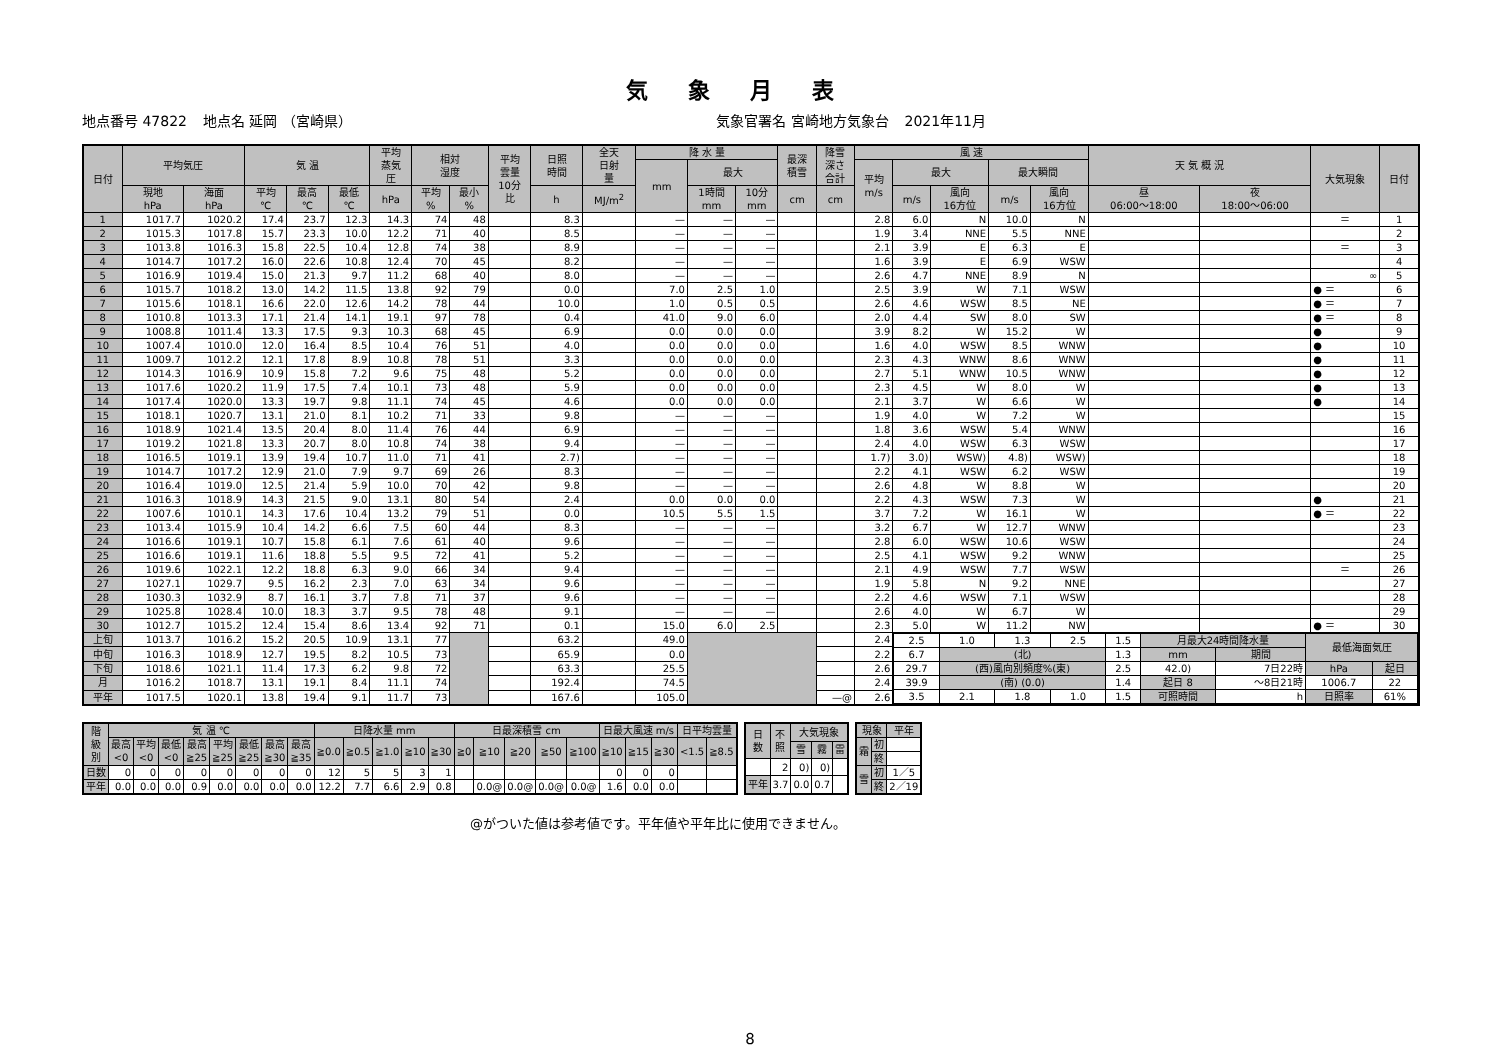気象月表
地点番号 47822 地点名 延岡 （宮崎県）
気象官署名 宮崎地方気象台 2021年11月
| 日付 | 平均気圧 | | 気 温 | | | 平均 蒸気 圧 | 相対 湿度 | | 平均 雲量 10分 比 | 日照 時間 | 全天 日射 量 | 降 水 量 | | | 最深 積雪 | 降雪 深さ 合計 | 風 速 | | | | | 天 気 概 況 | | 大気現象 | 日付 |
| --- | --- | --- | --- | --- | --- | --- | --- | --- | --- | --- | --- | --- | --- | --- | --- | --- | --- | --- | --- | --- | --- | --- | --- | --- | --- |
| | | | | | | | | | | | | mm | 最大 | | | | 平均 m/s | 最大 | | 最大瞬間 | | | | | |
| | 現地 hPa | 海面 hPa | 平均 ℃ | 最高 ℃ | 最低 ℃ | hPa | 平均 % | 最小 % | | h | MJ/m<sup>2</sup> | | 1時間 mm | 10分 mm | cm | cm | | m/s | 風向 16方位 | m/s | 風向 16方位 | 昼 06:00～18:00 | 夜 18:00～06:00 | | |
| 1 | 1017.7 | 1020.2 | 17.4 | 23.7 | 12.3 | 14.3 | 74 | 48 | | 8.3 | | — | — | — | | | 2.8 | 6.0 | N | 10.0 | N | | | ＝ | 1 |
| 2 | 1015.3 | 1017.8 | 15.7 | 23.3 | 10.0 | 12.2 | 71 | 40 | | 8.5 | | — | — | — | | | 1.9 | 3.4 | NNE | 5.5 | NNE | | | | 2 |
| 3 | 1013.8 | 1016.3 | 15.8 | 22.5 | 10.4 | 12.8 | 74 | 38 | | 8.9 | | — | — | — | | | 2.1 | 3.9 | E | 6.3 | E | | | ＝ | 3 |
| 4 | 1014.7 | 1017.2 | 16.0 | 22.6 | 10.8 | 12.4 | 70 | 45 | | 8.2 | | — | — | — | | | 1.6 | 3.9 | E | 6.9 | WSW | | | | 4 |
| 5 | 1016.9 | 1019.4 | 15.0 | 21.3 | 9.7 | 11.2 | 68 | 40 | | 8.0 | | — | — | — | | | 2.6 | 4.7 | NNE | 8.9 | N | | | ∞ | 5 |
| 6 | 1015.7 | 1018.2 | 13.0 | 14.2 | 11.5 | 13.8 | 92 | 79 | | 0.0 | | 7.0 | 2.5 | 1.0 | | | 2.5 | 3.9 | W | 7.1 | WSW | | | ● ＝ | 6 |
| 7 | 1015.6 | 1018.1 | 16.6 | 22.0 | 12.6 | 14.2 | 78 | 44 | | 10.0 | | 1.0 | 0.5 | 0.5 | | | 2.6 | 4.6 | WSW | 8.5 | NE | | | ● ＝ | 7 |
| 8 | 1010.8 | 1013.3 | 17.1 | 21.4 | 14.1 | 19.1 | 97 | 78 | | 0.4 | | 41.0 | 9.0 | 6.0 | | | 2.0 | 4.4 | SW | 8.0 | SW | | | ● ＝ | 8 |
| 9 | 1008.8 | 1011.4 | 13.3 | 17.5 | 9.3 | 10.3 | 68 | 45 | | 6.9 | | 0.0 | 0.0 | 0.0 | | | 3.9 | 8.2 | W | 15.2 | W | | | ● | 9 |
| 10 | 1007.4 | 1010.0 | 12.0 | 16.4 | 8.5 | 10.4 | 76 | 51 | | 4.0 | | 0.0 | 0.0 | 0.0 | | | 1.6 | 4.0 | WSW | 8.5 | WNW | | | ● | 10 |
| 11 | 1009.7 | 1012.2 | 12.1 | 17.8 | 8.9 | 10.8 | 78 | 51 | | 3.3 | | 0.0 | 0.0 | 0.0 | | | 2.3 | 4.3 | WNW | 8.6 | WNW | | | ● | 11 |
| 12 | 1014.3 | 1016.9 | 10.9 | 15.8 | 7.2 | 9.6 | 75 | 48 | | 5.2 | | 0.0 | 0.0 | 0.0 | | | 2.7 | 5.1 | WNW | 10.5 | WNW | | | ● | 12 |
| 13 | 1017.6 | 1020.2 | 11.9 | 17.5 | 7.4 | 10.1 | 73 | 48 | | 5.9 | | 0.0 | 0.0 | 0.0 | | | 2.3 | 4.5 | W | 8.0 | W | | | ● | 13 |
| 14 | 1017.4 | 1020.0 | 13.3 | 19.7 | 9.8 | 11.1 | 74 | 45 | | 4.6 | | 0.0 | 0.0 | 0.0 | | | 2.1 | 3.7 | W | 6.6 | W | | | ● | 14 |
| 15 | 1018.1 | 1020.7 | 13.1 | 21.0 | 8.1 | 10.2 | 71 | 33 | | 9.8 | | — | — | — | | | 1.9 | 4.0 | W | 7.2 | W | | | | 15 |
| 16 | 1018.9 | 1021.4 | 13.5 | 20.4 | 8.0 | 11.4 | 76 | 44 | | 6.9 | | — | — | — | | | 1.8 | 3.6 | WSW | 5.4 | WNW | | | | 16 |
| 17 | 1019.2 | 1021.8 | 13.3 | 20.7 | 8.0 | 10.8 | 74 | 38 | | 9.4 | | — | — | — | | | 2.4 | 4.0 | WSW | 6.3 | WSW | | | | 17 |
| 18 | 1016.5 | 1019.1 | 13.9 | 19.4 | 10.7 | 11.0 | 71 | 41 | | 2.7) | | — | — | — | | | 1.7) | 3.0) | WSW) | 4.8) | WSW) | | | | 18 |
| 19 | 1014.7 | 1017.2 | 12.9 | 21.0 | 7.9 | 9.7 | 69 | 26 | | 8.3 | | — | — | — | | | 2.2 | 4.1 | WSW | 6.2 | WSW | | | | 19 |
| 20 | 1016.4 | 1019.0 | 12.5 | 21.4 | 5.9 | 10.0 | 70 | 42 | | 9.8 | | — | — | — | | | 2.6 | 4.8 | W | 8.8 | W | | | | 20 |
| 21 | 1016.3 | 1018.9 | 14.3 | 21.5 | 9.0 | 13.1 | 80 | 54 | | 2.4 | | 0.0 | 0.0 | 0.0 | | | 2.2 | 4.3 | WSW | 7.3 | W | | | ● | 21 |
| 22 | 1007.6 | 1010.1 | 14.3 | 17.6 | 10.4 | 13.2 | 79 | 51 | | 0.0 | | 10.5 | 5.5 | 1.5 | | | 3.7 | 7.2 | W | 16.1 | W | | | ● ＝ | 22 |
| 23 | 1013.4 | 1015.9 | 10.4 | 14.2 | 6.6 | 7.5 | 60 | 44 | | 8.3 | | — | — | — | | | 3.2 | 6.7 | W | 12.7 | WNW | | | | 23 |
| 24 | 1016.6 | 1019.1 | 10.7 | 15.8 | 6.1 | 7.6 | 61 | 40 | | 9.6 | | — | — | — | | | 2.8 | 6.0 | WSW | 10.6 | WSW | | | | 24 |
| 25 | 1016.6 | 1019.1 | 11.6 | 18.8 | 5.5 | 9.5 | 72 | 41 | | 5.2 | | — | — | — | | | 2.5 | 4.1 | WSW | 9.2 | WNW | | | | 25 |
| 26 | 1019.6 | 1022.1 | 12.2 | 18.8 | 6.3 | 9.0 | 66 | 34 | | 9.4 | | — | — | — | | | 2.1 | 4.9 | WSW | 7.7 | WSW | | | ＝ | 26 |
| 27 | 1027.1 | 1029.7 | 9.5 | 16.2 | 2.3 | 7.0 | 63 | 34 | | 9.6 | | — | — | — | | | 1.9 | 5.8 | N | 9.2 | NNE | | | | 27 |
| 28 | 1030.3 | 1032.9 | 8.7 | 16.1 | 3.7 | 7.8 | 71 | 37 | | 9.6 | | — | — | — | | | 2.2 | 4.6 | WSW | 7.1 | WSW | | | | 28 |
| 29 | 1025.8 | 1028.4 | 10.0 | 18.3 | 3.7 | 9.5 | 78 | 48 | | 9.1 | | — | — | — | | | 2.6 | 4.0 | W | 6.7 | W | | | | 29 |
| 30 | 1012.7 | 1015.2 | 12.4 | 15.4 | 8.6 | 13.4 | 92 | 71 | | 0.1 | | 15.0 | 6.0 | 2.5 | | | 2.3 | 5.0 | W | 11.2 | NW | | | ● ＝ | 30 |
| 上旬 | 1013.7 | 1016.2 | 15.2 | 20.5 | 10.9 | 13.1 | 77 | | | 63.2 | | 49.0 | | | | | 2.4 | / 2.5 / 1.0 / 1.3 / 2.5 / 1.5 / 月最大24時間降水量 / / 最低海面気圧 / / / 6.7 / (北) / / / 1.3 / mm / 期間 / / / / 29.7 / (西)風向別頻度%(東) / / / 2.5 / 42.0) / 7日22時 / hPa / 起日 / / 39.9 / (南) (0.0) / / / 1.4 / 起日 8 / ～8日21時 / 1006.7 / 22 / / 3.5 / 2.1 / 1.8 / 1.0 / 1.5 / 可照時間 / h / 日照率 / 61% / | | | | | | | |
| 中旬 | 1016.3 | 1018.9 | 12.7 | 19.5 | 8.2 | 10.5 | 73 | | | 65.9 | | 0.0 | | | | | 2.2 | | | | | | | | |
| 下旬 | 1018.6 | 1021.1 | 11.4 | 17.3 | 6.2 | 9.8 | 72 | | | 63.3 | | 25.5 | | | | | 2.6 | | | | | | | | |
| 月 | 1016.2 | 1018.7 | 13.1 | 19.1 | 8.4 | 11.1 | 74 | | | 192.4 | | 74.5 | | | | | 2.4 | | | | | | | | |
| 平年 | 1017.5 | 1020.1 | 13.8 | 19.4 | 9.1 | 11.7 | 73 | | | 167.6 | | 105.0 | | | | —@ | 2.6 | | | | | | | | |
| 階 級 別 | 気 温 ℃ | | | | | | | | 日降水量 mm | | | | | 日最深積雪 cm | | | | | 日最大風速 m/s | | | 日平均雲量 | |
| --- | --- | --- | --- | --- | --- | --- | --- | --- | --- | --- | --- | --- | --- | --- | --- | --- | --- | --- | --- | --- | --- | --- | --- |
| | 最高 <0 | 平均 <0 | 最低 <0 | 最高 ≧25 | 平均 ≧25 | 最低 ≧25 | 最高 ≧30 | 最高 ≧35 | ≧0.0 | ≧0.5 | ≧1.0 | ≧10 | ≧30 | ≧0 | ≧10 | ≧20 | ≧50 | ≧100 | ≧10 | ≧15 | ≧30 | <1.5 | ≧8.5 |
| 日数 | 0 | 0 | 0 | 0 | 0 | 0 | 0 | 0 | 12 | 5 | 5 | 3 | 1 | | | | | | 0 | 0 | 0 | | |
| 平年 | 0.0 | 0.0 | 0.0 | 0.9 | 0.0 | 0.0 | 0.0 | 0.0 | 12.2 | 7.7 | 6.6 | 2.9 | 0.8 | | 0.0@ | 0.0@ | 0.0@ | 0.0@ | 1.6 | 0.0 | 0.0 | | |
| 日 数 | 不 照 | 大気現象 | | |
| --- | --- | --- | --- | --- |
| | | 雪 | 霧 | 雷 |
| | 2 | 0) | 0) | |
| 平年 | 3.7 | 0.0 | 0.7 | |
| 現象 | | 平年 |
| --- | --- | --- |
| 霜 | 初 | |
| | 終 | |
| 雪 | 初 | 1／5 |
| | 終 | 2／19 |
@がついた値は参考値です。平年値や平年比に使用できません。
8